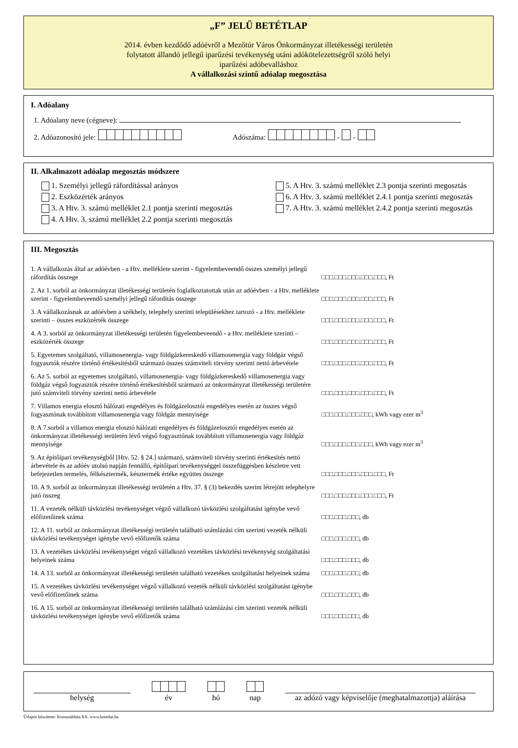„F” JELŰ BETÉTLAP
2014. évben kezdődő adóévről a Mezőtúr Város Önkormányzat illetékességi területén
folytatott állandó jellegű iparűzési tevékenység utáni adókötelezettségről szóló helyi
iparűzési adóbevalláshoz
A vállalkozási szintű adóalap megosztása
I. Adóalany
1. Adóalany neve (cégneve):
2. Adóazonosító jele: Adószáma: - -
II. Alkalmazott adóalap megosztás módszere
1. Személyi jellegű ráfordítással arányos
2. Eszközérték arányos
3. A Htv. 3. számú melléklet 2.1 pontja szerinti megosztás
4. A Htv. 3. számú melléklet 2.2 pontja szerinti megosztás
5. A Htv. 3. számú melléklet 2.3 pontja szerinti megosztás
6. A Htv. 3. számú melléklet 2.4.1 pontja szerinti megosztás
7. A Htv. 3. számú melléklet 2.4.2 pontja szerinti megosztás
III. Megosztás
1. A vállalkozás által az adóévben - a Htv. melléklete szerint - figyelembeveendő összes személyi jellegű ráfordítás összege
□□□.□□□.□□□.□□□.□□□, Ft
2. Az 1. sorból az önkormányzat illetékességi területén foglalkoztatottak után az adóévben - a Htv. melléklete szerint - figyelembeveendő személyi jellegű ráfordítás összege
□□□.□□□.□□□.□□□.□□□, Ft
3. A vállalkozásnak az adóévben a székhely, telephely szerinti településekhez tartozó - a Htv. melléklete szerinti – összes eszközérték összege
□□□.□□□.□□□.□□□.□□□, Ft
4. A 3. sorból az önkormányzat illetékességi területén figyelembeveendő - a Htv. melléklete szerinti – eszközérték összege
□□□.□□□.□□□.□□□.□□□, Ft
5. Egyetemes szolgáltató, villamosenergia- vagy földgázkereskedő villamosenergia vagy földgáz végső fogyasztók részére történő értékesítésből származó összes számviteli törvény szerinti nettó árbevétele
□□□.□□□.□□□.□□□.□□□, Ft
6. Az 5. sorból az egyetemes szolgáltató, villamosenergia- vagy földgázkereskedő villamosenergia vagy földgáz végső fogyasztók részére történő értékesítésből származó az önkormányzat illetékességi területére jutó számviteli törvény szerinti nettó árbevétele
□□□.□□□.□□□.□□□.□□□, Ft
7. Villamos energia elosztó hálózati engedélyes és földgázelosztói engedélyes esetén az összes végső fogyasztónak továbbított villamosenergia vagy földgáz mennyisége
□□□.□□□.□□□.□□□, kWh vagy ezer m<sup>3</sup>
8. A 7.sorból a villamos energia elosztó hálózati engedélyes és földgázelosztói engedélyes esetén az önkormányzat illetékességi területén lévő végső fogyasztónak továbbított villamosenergia vagy földgáz mennyisége
□□□.□□□.□□□.□□□, kWh vagy ezer m<sup>3</sup>
9. Az építőipari tevékenységből [Htv. 52. § 24.] származó, számviteli törvény szerinti értékesítés nettó árbevétele és az adóév utolsó napján fennálló, építőipari tevékenységgel összefüggésben készletre vett befejezetlen termelés, félkésztermék, késztermék értéke együttes összege
□□□.□□□.□□□.□□□.□□□, Ft
10. A 9. sorból az önkormányzat illetékességi területén a Htv. 37. § (3) bekezdés szerint létrejött telephelyre jutó összeg
□□□.□□□.□□□.□□□.□□□, Ft
11. A vezeték nélküli távközlési tevékenységet végző vállalkozó távközlési szolgáltatást igénybe vevő előfizetőinek száma
□□□.□□□.□□□, db
12. A 11. sorból az önkormányzat illetékességi területén található számlázási cím szerinti vezeték nélküli távközlési tevékenységet igénybe vevő előfizetők száma
□□□.□□□.□□□, db
13. A vezetékes távközlési tevékenységet végző vállalkozó vezetékes távközlési tevékenység szolgáltatási helyeinek száma
□□□.□□□.□□□, db
14. A 13. sorból az önkormányzat illetékességi területén található vezetékes szolgáltatási helyeinek száma
□□□.□□□.□□□, db
15. A vezetékes távközlési tevékenységet végző vállalkozó vezeték nélküli távközlési szolgáltatást igénybe vevő előfizetőinek száma
□□□.□□□.□□□, db
16. A 15. sorból az önkormányzat illetékességi területén található számlázási cím szerinti vezeték nélküli távközlési tevékenységet igénybe vevő előfizetők száma
□□□.□□□.□□□, db
helység
év
hó
nap
az adózó vagy képviselője (meghatalmazottja) aláírása
Űrlapot készítette: Komunáldata Kft. www.komdat.hu